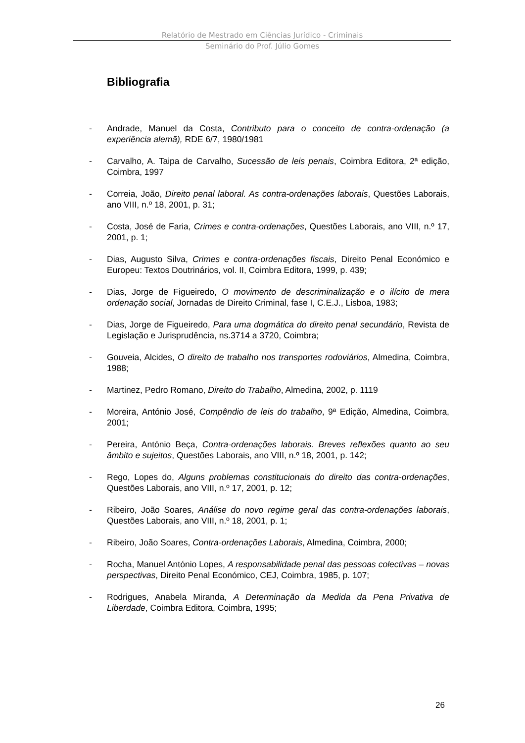Relatório de Mestrado em Ciências Jurídico - Criminais
Seminário do Prof. Júlio Gomes
Bibliografia
- Andrade, Manuel da Costa, Contributo para o conceito de contra-ordenação (a experiência alemã), RDE 6/7, 1980/1981
- Carvalho, A. Taipa de Carvalho, Sucessão de leis penais, Coimbra Editora, 2ª edição, Coimbra, 1997
- Correia, João, Direito penal laboral. As contra-ordenações laborais, Questões Laborais, ano VIII, n.º 18, 2001, p. 31;
- Costa, José de Faria, Crimes e contra-ordenações, Questões Laborais, ano VIII, n.º 17, 2001, p. 1;
- Dias, Augusto Silva, Crimes e contra-ordenações fiscais, Direito Penal Económico e Europeu: Textos Doutrinários, vol. II, Coimbra Editora, 1999, p. 439;
- Dias, Jorge de Figueiredo, O movimento de descriminalização e o ilícito de mera ordenação social, Jornadas de Direito Criminal, fase I, C.E.J., Lisboa, 1983;
- Dias, Jorge de Figueiredo, Para uma dogmática do direito penal secundário, Revista de Legislação e Jurisprudência, ns.3714 a 3720, Coimbra;
- Gouveia, Alcides, O direito de trabalho nos transportes rodoviários, Almedina, Coimbra, 1988;
- Martinez, Pedro Romano, Direito do Trabalho, Almedina, 2002, p. 1119
- Moreira, António José, Compêndio de leis do trabalho, 9ª Edição, Almedina, Coimbra, 2001;
- Pereira, António Beça, Contra-ordenações laborais. Breves reflexões quanto ao seu âmbito e sujeitos, Questões Laborais, ano VIII, n.º 18, 2001, p. 142;
- Rego, Lopes do, Alguns problemas constitucionais do direito das contra-ordenações, Questões Laborais, ano VIII, n.º 17, 2001, p. 12;
- Ribeiro, João Soares, Análise do novo regime geral das contra-ordenações laborais, Questões Laborais, ano VIII, n.º 18, 2001, p. 1;
- Ribeiro, João Soares, Contra-ordenações Laborais, Almedina, Coimbra, 2000;
- Rocha, Manuel António Lopes, A responsabilidade penal das pessoas colectivas – novas perspectivas, Direito Penal Económico, CEJ, Coimbra, 1985, p. 107;
- Rodrigues, Anabela Miranda, A Determinação da Medida da Pena Privativa de Liberdade, Coimbra Editora, Coimbra, 1995;
26